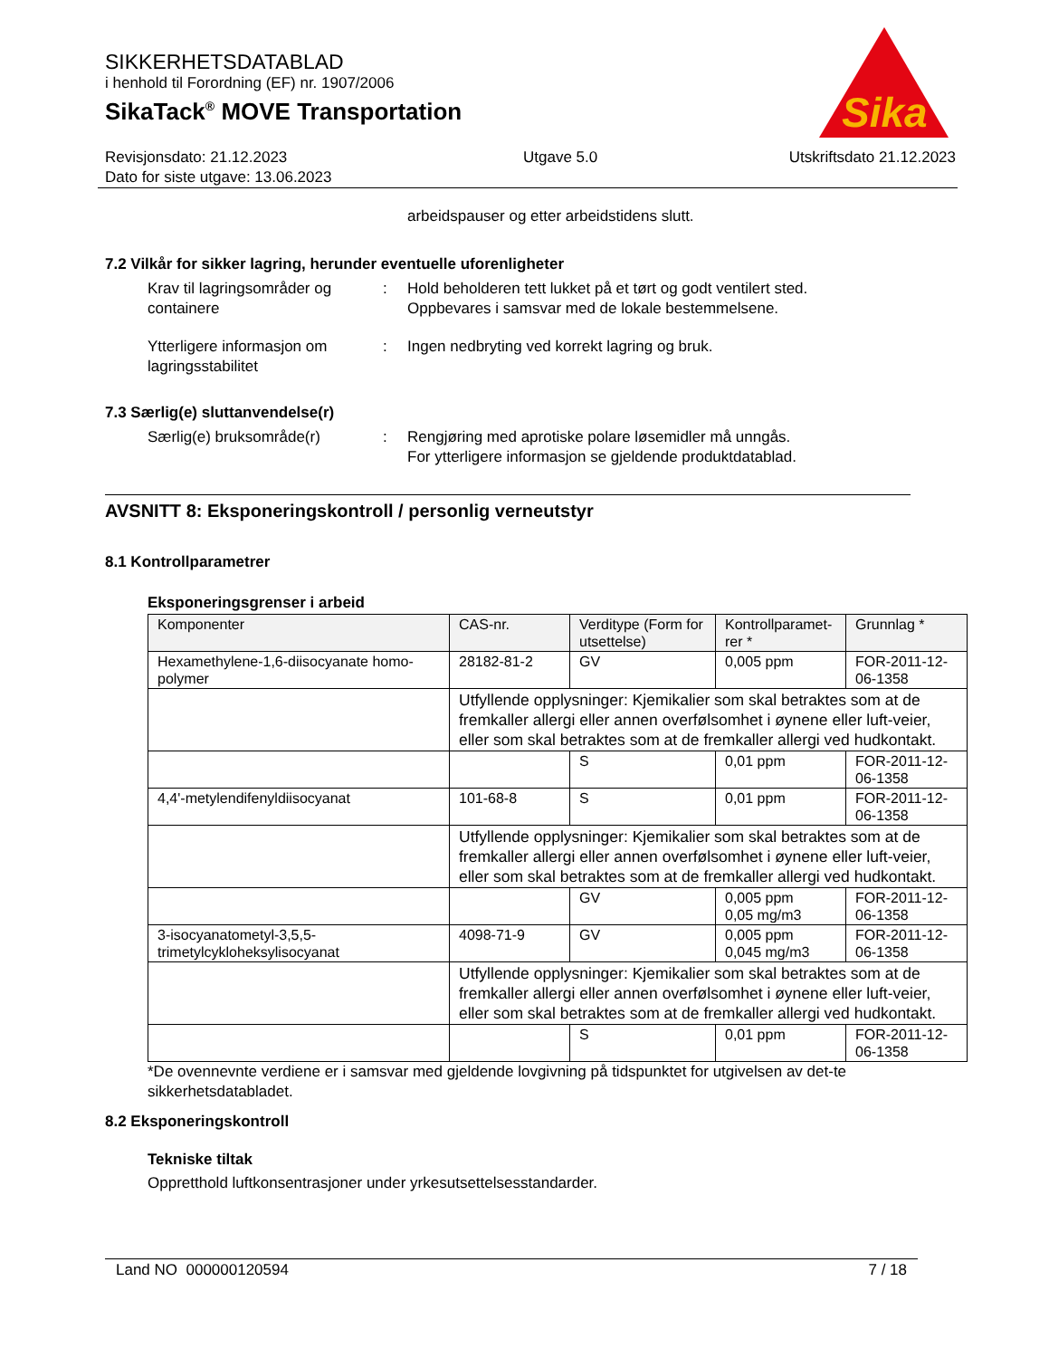SIKKERHETSDATABLAD
i henhold til Forordning (EF) nr. 1907/2006
SikaTack<sup>®</sup> MOVE Transportation
Revisjonsdato: 21.12.2023
Dato for siste utgave: 13.06.2023
Utgave 5.0 Utskriftsdato 21.12.2023
Sika
®
arbeidspauser og etter arbeidstidens slutt.
7.2 Vilkår for sikker lagring, herunder eventuelle uforenligheter
Krav til lagringsområder og containere
: Hold beholderen tett lukket på et tørt og godt ventilert sted.
Oppbevares i samsvar med de lokale bestemmelsene.
Ytterligere informasjon om lagringsstabilitet
: Ingen nedbryting ved korrekt lagring og bruk.
7.3 Særlig(e) sluttanvendelse(r)
Særlig(e) bruksområde(r) : Rengjøring med aprotiske polare løsemidler må unngås.
For ytterligere informasjon se gjeldende produktdatablad.
AVSNITT 8: Eksponeringskontroll / personlig verneutstyr
8.1 Kontrollparametrer
Eksponeringsgrenser i arbeid
| Komponenter | CAS-nr. | Verditype (Form for utsettelse) | Kontrollparamet-rer * | Grunnlag * |
| --- | --- | --- | --- | --- |
| Hexamethylene-1,6-diisocyanate homo-polymer | 28182-81-2 | GV | 0,005 ppm | FOR-2011-12-06-1358 |
| | Utfyllende opplysninger: Kjemikalier som skal betraktes som at de fremkaller allergi eller annen overfølsomhet i øynene eller luft-veier, eller som skal betraktes som at de fremkaller allergi ved hudkontakt. | | | |
| | | S | 0,01 ppm | FOR-2011-12-06-1358 |
| 4,4'-metylendifenyldiisocyanat | 101-68-8 | S | 0,01 ppm | FOR-2011-12-06-1358 |
| | Utfyllende opplysninger: Kjemikalier som skal betraktes som at de fremkaller allergi eller annen overfølsomhet i øynene eller luft-veier, eller som skal betraktes som at de fremkaller allergi ved hudkontakt. | | | |
| | | GV | 0,005 ppm 0,05 mg/m3 | FOR-2011-12-06-1358 |
| 3-isocyanatometyl-3,5,5-trimetylcykloheksylisocyanat | 4098-71-9 | GV | 0,005 ppm 0,045 mg/m3 | FOR-2011-12-06-1358 |
| | Utfyllende opplysninger: Kjemikalier som skal betraktes som at de fremkaller allergi eller annen overfølsomhet i øynene eller luft-veier, eller som skal betraktes som at de fremkaller allergi ved hudkontakt. | | | |
| | | S | 0,01 ppm | FOR-2011-12-06-1358 |
*De ovennevnte verdiene er i samsvar med gjeldende lovgivning på tidspunktet for utgivelsen av det-te sikkerhetsdatabladet.
8.2 Eksponeringskontroll
Tekniske tiltak
Oppretthold luftkonsentrasjoner under yrkesutsettelsesstandarder.
Land NO 000000120594 7 / 18